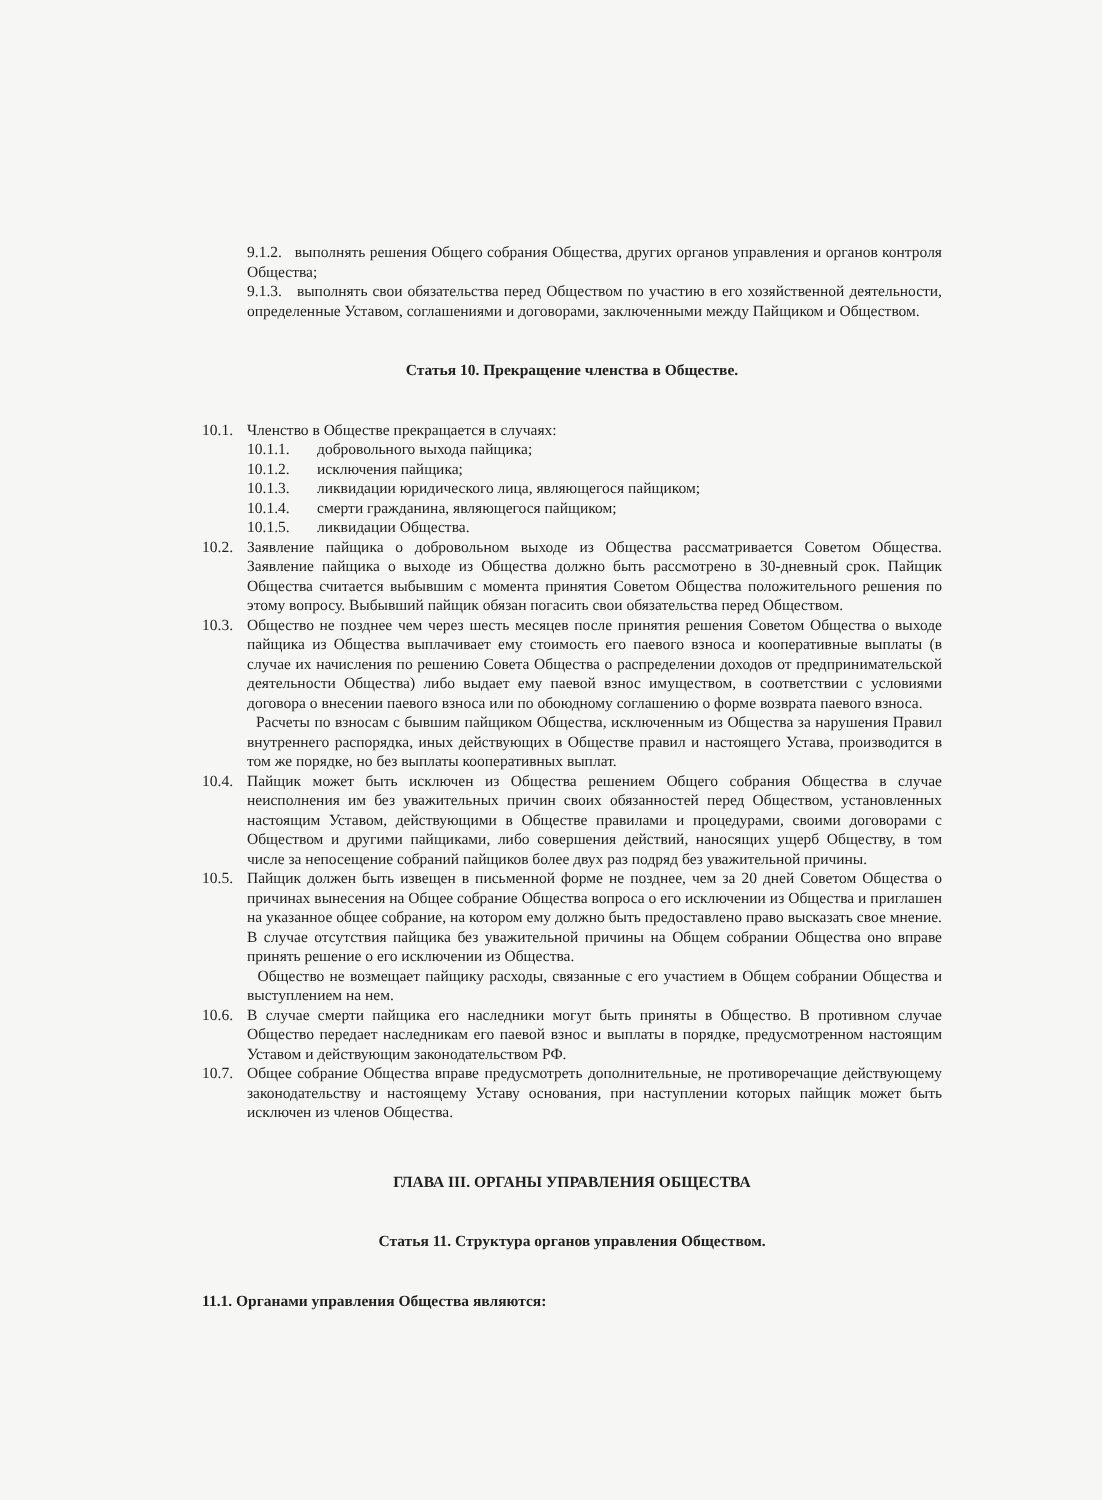9.1.2. выполнять решения Общего собрания Общества, других органов управления и органов контроля Общества;
9.1.3. выполнять свои обязательства перед Обществом по участию в его хозяйственной деятельности, определенные Уставом, соглашениями и договорами, заключенными между Пайщиком и Обществом.
Статья 10. Прекращение членства в Обществе.
10.1.
Членство в Обществе прекращается в случаях:
10.1.1. добровольного выхода пайщика;
10.1.2. исключения пайщика;
10.1.3. ликвидации юридического лица, являющегося пайщиком;
10.1.4. смерти гражданина, являющегося пайщиком;
10.1.5. ликвидации Общества.
10.2.
Заявление пайщика о добровольном выходе из Общества рассматривается Советом Общества. Заявление пайщика о выходе из Общества должно быть рассмотрено в 30-дневный срок. Пайщик Общества считается выбывшим с момента принятия Советом Общества положительного решения по этому вопросу. Выбывший пайщик обязан погасить свои обязательства перед Обществом.
10.3.
Общество не позднее чем через шесть месяцев после принятия решения Советом Общества о выходе пайщика из Общества выплачивает ему стоимость его паевого взноса и кооперативные выплаты (в случае их начисления по решению Совета Общества о распределении доходов от предпринимательской деятельности Общества) либо выдает ему паевой взнос имуществом, в соответствии с условиями договора о внесении паевого взноса или по обоюдному соглашению о форме возврата паевого взноса.
Расчеты по взносам с бывшим пайщиком Общества, исключенным из Общества за нарушения Правил внутреннего распорядка, иных действующих в Обществе правил и настоящего Устава, производится в том же порядке, но без выплаты кооперативных выплат.
10.4.
Пайщик может быть исключен из Общества решением Общего собрания Общества в случае неисполнения им без уважительных причин своих обязанностей перед Обществом, установленных настоящим Уставом, действующими в Обществе правилами и процедурами, своими договорами с Обществом и другими пайщиками, либо совершения действий, наносящих ущерб Обществу, в том числе за непосещение собраний пайщиков более двух раз подряд без уважительной причины.
10.5.
Пайщик должен быть извещен в письменной форме не позднее, чем за 20 дней Советом Общества о причинах вынесения на Общее собрание Общества вопроса о его исключении из Общества и приглашен на указанное общее собрание, на котором ему должно быть предоставлено право высказать свое мнение. В случае отсутствия пайщика без уважительной причины на Общем собрании Общества оно вправе принять решение о его исключении из Общества.
Общество не возмещает пайщику расходы, связанные с его участием в Общем собрании Общества и выступлением на нем.
10.6.
В случае смерти пайщика его наследники могут быть приняты в Общество. В противном случае Общество передает наследникам его паевой взнос и выплаты в порядке, предусмотренном настоящим Уставом и действующим законодательством РФ.
10.7.
Общее собрание Общества вправе предусмотреть дополнительные, не противоречащие действующему законодательству и настоящему Уставу основания, при наступлении которых пайщик может быть исключен из членов Общества.
ГЛАВА III. ОРГАНЫ УПРАВЛЕНИЯ ОБЩЕСТВА
Статья 11. Структура органов управления Обществом.
11.1. Органами управления Общества являются: